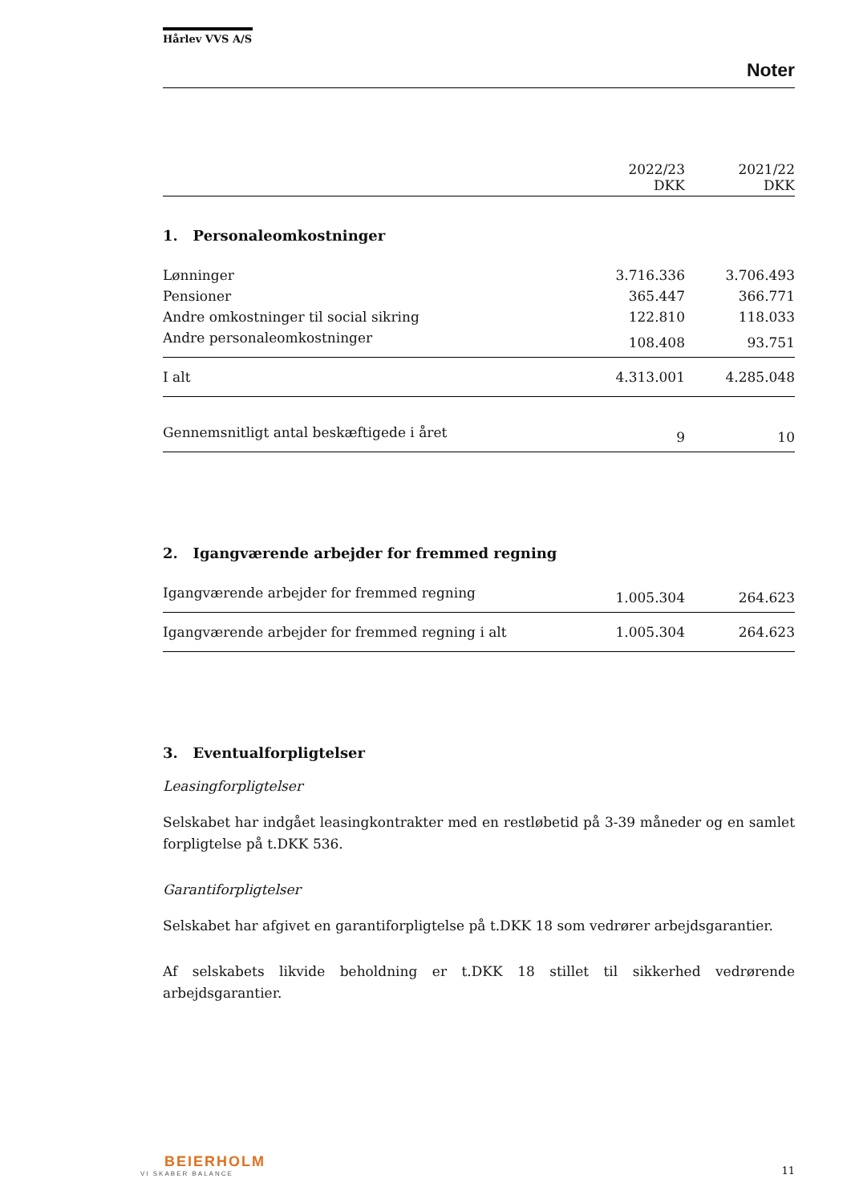Hårlev VVS A/S
Noter
| | 2022/23 DKK | 2021/22 DKK |
| --- | --- | --- |
1. Personaleomkostninger
| Lønninger | 3.716.336 | 3.706.493 |
| Pensioner | 365.447 | 366.771 |
| Andre omkostninger til social sikring | 122.810 | 118.033 |
| Andre personaleomkostninger | 108.408 | 93.751 |
| I alt | 4.313.001 | 4.285.048 |
| Gennemsnitligt antal beskæftigede i året | 9 | 10 |
2. Igangværende arbejder for fremmed regning
| Igangværende arbejder for fremmed regning | 1.005.304 | 264.623 |
| Igangværende arbejder for fremmed regning i alt | 1.005.304 | 264.623 |
3. Eventualforpligtelser
Leasingforpligtelser
Selskabet har indgået leasingkontrakter med en restløbetid på 3-39 måneder og en samlet forpligtelse på t.DKK 536.
Garantiforpligtelser
Selskabet har afgivet en garantiforpligtelse på t.DKK 18 som vedrører arbejdsgarantier.
Af selskabets likvide beholdning er t.DKK 18 stillet til sikkerhed vedrørende arbejdsgarantier.
BEIERHOLM
VI SKABER BALANCE
11